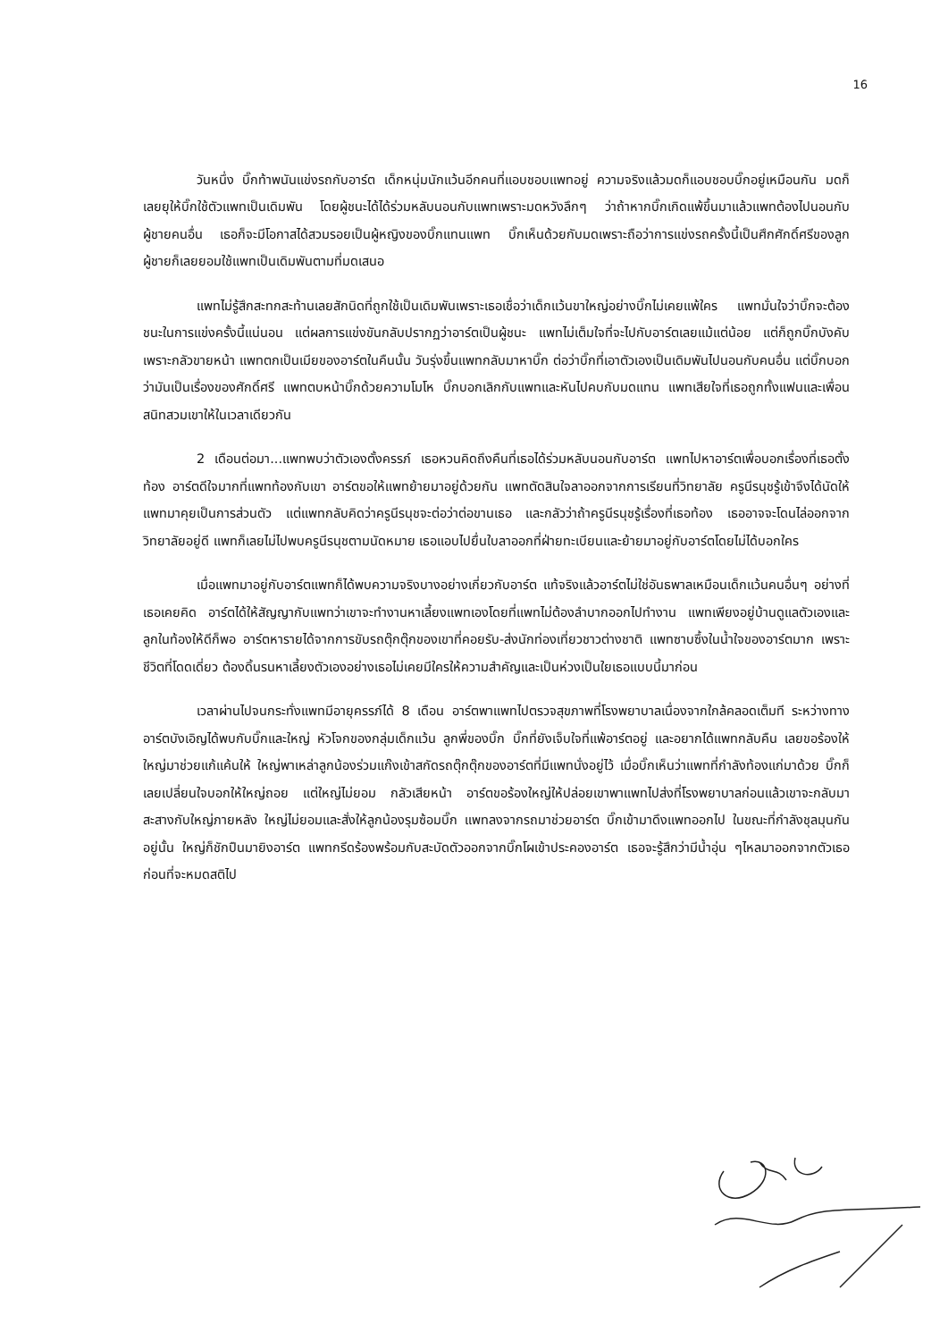16
วันหนึ่ง บิ๊กท้าพนันแข่งรถกับอาร์ต เด็กหนุ่มนักแว้นอีกคนที่แอบชอบแพทอยู่ ความจริงแล้วมดก็แอบชอบบิ๊กอยู่เหมือนกัน มดก็เลยยุให้บิ๊กใช้ตัวแพทเป็นเดิมพัน โดยผู้ชนะได้ได้ร่วมหลับนอนกับแพทเพราะมดหวังลึกๆ ว่าถ้าหากบิ๊กเกิดแพ้ขึ้นมาแล้วแพทต้องไปนอนกับผู้ชายคนอื่น เธอก็จะมีโอกาสได้สวมรอยเป็นผู้หญิงของบิ๊กแทนแพท บิ๊กเห็นด้วยกับมดเพราะถือว่าการแข่งรถครั้งนี้เป็นศึกศักดิ์ศรีของลูกผู้ชายก็เลยยอมใช้แพทเป็นเดิมพันตามที่มดเสนอ
แพทไม่รู้สึกสะทกสะท้านเลยสักนิดที่ถูกใช้เป็นเดิมพันเพราะเธอเชื่อว่าเด็กแว้นขาใหญ่อย่างบิ๊กไม่เคยแพ้ใคร แพทมั่นใจว่าบิ๊กจะต้องชนะในการแข่งครั้งนี้แน่นอน แต่ผลการแข่งขันกลับปรากฏว่าอาร์ตเป็นผู้ชนะ แพทไม่เต็มใจที่จะไปกับอาร์ตเลยแม้แต่น้อย แต่ก็ถูกบิ๊กบังคับเพราะกลัวขายหน้า แพทตกเป็นเมียของอาร์ตในคืนนั้น วันรุ่งขึ้นแพทกลับมาหาบิ๊ก ต่อว่าบิ๊กที่เอาตัวเองเป็นเดิมพันไปนอนกับคนอื่น แต่บิ๊กบอกว่ามันเป็นเรื่องของศักดิ์ศรี แพทตบหน้าบิ๊กด้วยความโมโห บิ๊กบอกเลิกกับแพทและหันไปคบกับมดแทน แพทเสียใจที่เธอถูกทั้งแฟนและเพื่อนสนิทสวมเขาให้ในเวลาเดียวกัน
2 เดือนต่อมา...แพทพบว่าตัวเองตั้งครรภ์ เธอหวนคิดถึงคืนที่เธอได้ร่วมหลับนอนกับอาร์ต แพทไปหาอาร์ตเพื่อบอกเรื่องที่เธอตั้งท้อง อาร์ตดีใจมากที่แพทท้องกับเขา อาร์ตขอให้แพทย้ายมาอยู่ด้วยกัน แพทตัดสินใจลาออกจากการเรียนที่วิทยาลัย ครูนีรนุชรู้เข้าจึงได้นัดให้แพทมาคุยเป็นการส่วนตัว แต่แพทกลับคิดว่าครูนีรนุชจะต่อว่าต่อขานเธอ และกลัวว่าถ้าครูนีรนุชรู้เรื่องที่เธอท้อง เธออาจจะโดนไล่ออกจากวิทยาลัยอยู่ดี แพทก็เลยไม่ไปพบครูนีรนุชตามนัดหมาย เธอแอบไปยื่นใบลาออกที่ฝ่ายทะเบียนและย้ายมาอยู่กับอาร์ตโดยไม่ได้บอกใคร
เมื่อแพทมาอยู่กับอาร์ตแพทก็ได้พบความจริงบางอย่างเกี่ยวกับอาร์ต แท้จริงแล้วอาร์ตไม่ใช่อันธพาลเหมือนเด็กแว้นคนอื่นๆ อย่างที่เธอเคยคิด อาร์ตได้ให้สัญญากับแพทว่าเขาจะทำงานหาเลี้ยงแพทเองโดยที่แพทไม่ต้องลำบากออกไปทำงาน แพทเพียงอยู่บ้านดูแลตัวเองและลูกในท้องให้ดีก็พอ อาร์ตหารายได้จากการขับรถตุ๊กตุ๊กของเขาที่คอยรับ-ส่งนักท่องเที่ยวชาวต่างชาติ แพทซาบซึ้งในน้ำใจของอาร์ตมาก เพราะชีวิตที่โดดเดี่ยว ต้องดิ้นรนหาเลี้ยงตัวเองอย่างเธอไม่เคยมีใครให้ความสำคัญและเป็นห่วงเป็นใยเธอแบบนี้มาก่อน
เวลาผ่านไปจนกระทั่งแพทมีอายุครรภ์ได้ 8 เดือน อาร์ตพาแพทไปตรวจสุขภาพที่โรงพยาบาลเนื่องจากใกล้คลอดเต็มที ระหว่างทางอาร์ตบังเอิญได้พบกับบิ๊กและใหญ่ หัวโจกของกลุ่มเด็กแว้น ลูกพี่ของบิ๊ก บิ๊กที่ยังเจ็บใจที่แพ้อาร์ตอยู่ และอยากได้แพทกลับคืน เลยขอร้องให้ใหญ่มาช่วยแก้แค้นให้ ใหญ่พาเหล่าลูกน้องร่วมแก๊งเข้าสกัดรถตุ๊กตุ๊กของอาร์ตที่มีแพทนั่งอยู่ไว้ เมื่อบิ๊กเห็นว่าแพทที่กำลังท้องแก่มาด้วย บิ๊กก็เลยเปลี่ยนใจบอกให้ใหญ่ถอย แต่ใหญ่ไม่ยอม กลัวเสียหน้า อาร์ตขอร้องใหญ่ให้ปล่อยเขาพาแพทไปส่งที่โรงพยาบาลก่อนแล้วเขาจะกลับมาสะสางกับใหญ่ภายหลัง ใหญ่ไม่ยอมและสั่งให้ลูกน้องรุมซ้อมบิ๊ก แพทลงจากรถมาช่วยอาร์ต บิ๊กเข้ามาดึงแพทออกไป ในขณะที่กำลังชุลมุนกันอยู่นั้น ใหญ่ก็ชักปืนมายิงอาร์ต แพทกรีดร้องพร้อมกับสะบัดตัวออกจากบิ๊กโผเข้าประคองอาร์ต เธอจะรู้สึกว่ามีน้ำอุ่น ๆไหลมาออกจากตัวเธอก่อนที่จะหมดสติไป